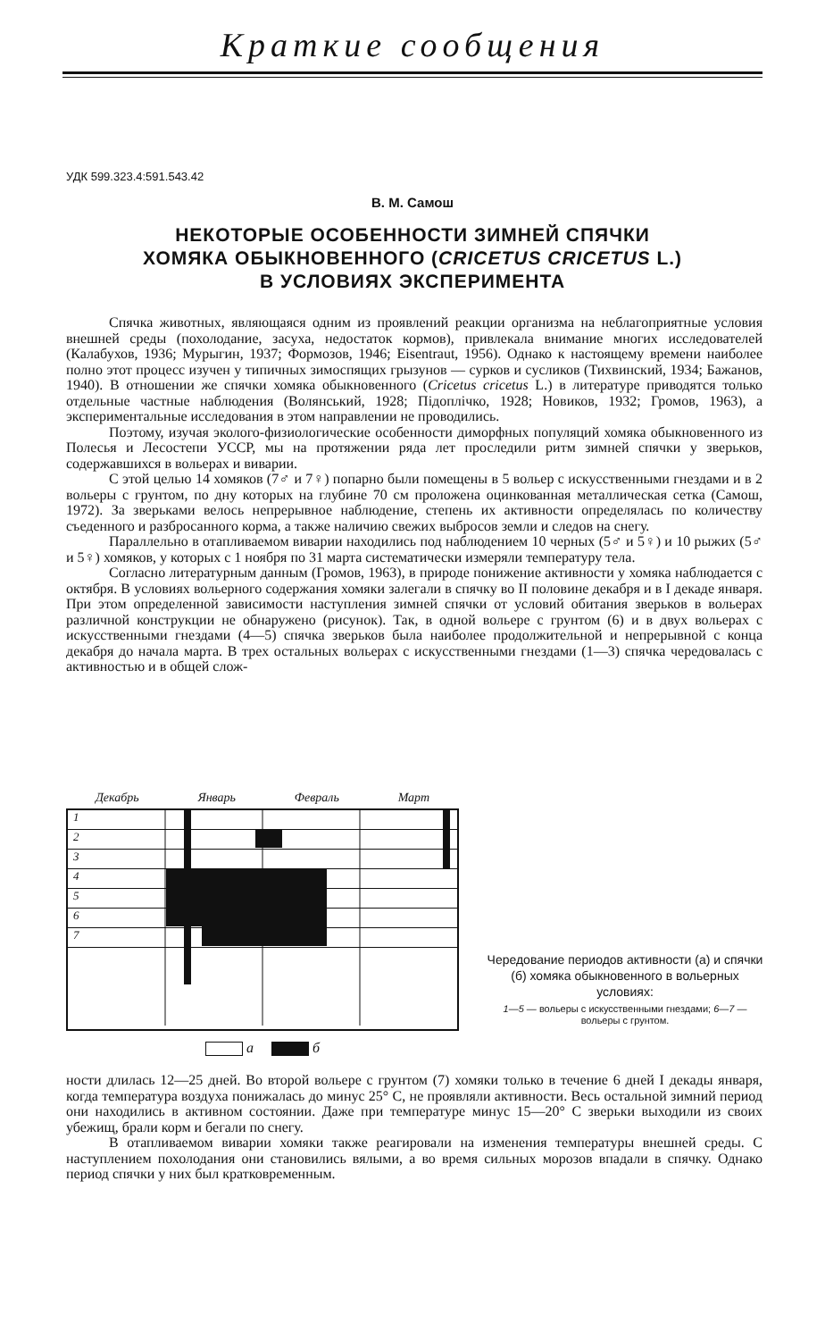Краткие сообщения
УДК 599.323.4:591.543.42
В. М. Самош
НЕКОТОРЫЕ ОСОБЕННОСТИ ЗИМНЕЙ СПЯЧКИ
ХОМЯКА ОБЫКНОВЕННОГО (CRICETUS CRICETUS L.)
В УСЛОВИЯХ ЭКСПЕРИМЕНТА
Спячка животных, являющаяся одним из проявлений реакции организма на неблагоприятные условия внешней среды (похолодание, засуха, недостаток кормов), привлекала внимание многих исследователей (Калабухов, 1936; Мурыгин, 1937; Формозов, 1946; Eisentraut, 1956). Однако к настоящему времени наиболее полно этот процесс изучен у типичных зимоспящих грызунов — сурков и сусликов (Тихвинский, 1934; Бажанов, 1940). В отношении же спячки хомяка обыкновенного (Cricetus cricetus L.) в литературе приводятся только отдельные частные наблюдения (Волянський, 1928; Підоплічко, 1928; Новиков, 1932; Громов, 1963), а экспериментальные исследования в этом направлении не проводились.
Поэтому, изучая эколого-физиологические особенности диморфных популяций хомяка обыкновенного из Полесья и Лесостепи УССР, мы на протяжении ряда лет проследили ритм зимней спячки у зверьков, содержавшихся в вольерах и виварии.
С этой целью 14 хомяков (7♂ и 7♀) попарно были помещены в 5 вольер с искусственными гнездами и в 2 вольеры с грунтом, по дну которых на глубине 70 см проложена оцинкованная металлическая сетка (Самош, 1972). За зверьками велось непрерывное наблюдение, степень их активности определялась по количеству съеденного и разбросанного корма, а также наличию свежих выбросов земли и следов на снегу.
Параллельно в отапливаемом виварии находились под наблюдением 10 черных (5♂ и 5♀) и 10 рыжих (5♂ и 5♀) хомяков, у которых с 1 ноября по 31 марта систематически измеряли температуру тела.
Согласно литературным данным (Громов, 1963), в природе понижение активности у хомяка наблюдается с октября. В условиях вольерного содержания хомяки залегали в спячку во II половине декабря и в I декаде января. При этом определенной зависимости наступления зимней спячки от условий обитания зверьков в вольерах различной конструкции не обнаружено (рисунок). Так, в одной вольере с грунтом (6) и в двух вольерах с искусственными гнездами (4—5) спячка зверьков была наиболее продолжительной и непрерывной с конца декабря до начала марта. В трех остальных вольерах с искусственными гнездами (1—3) спячка чередовалась с активностью и в общей слож-
Декабрь Январь Февраль Март
1
2
3
4
5
6
7
а б
Чередование периодов активности (а) и спячки (б) хомяка обыкновенного в вольерных условиях:
1—5 — вольеры с искусственными гнездами; 6—7 — вольеры с грунтом.
ности длилась 12—25 дней. Во второй вольере с грунтом (7) хомяки только в течение 6 дней I декады января, когда температура воздуха понижалась до минус 25° С, не проявляли активности. Весь остальной зимний период они находились в активном состоянии. Даже при температуре минус 15—20° С зверьки выходили из своих убежищ, брали корм и бегали по снегу.
В отапливаемом виварии хомяки также реагировали на изменения температуры внешней среды. С наступлением похолодания они становились вялыми, а во время сильных морозов впадали в спячку. Однако период спячки у них был кратковременным.